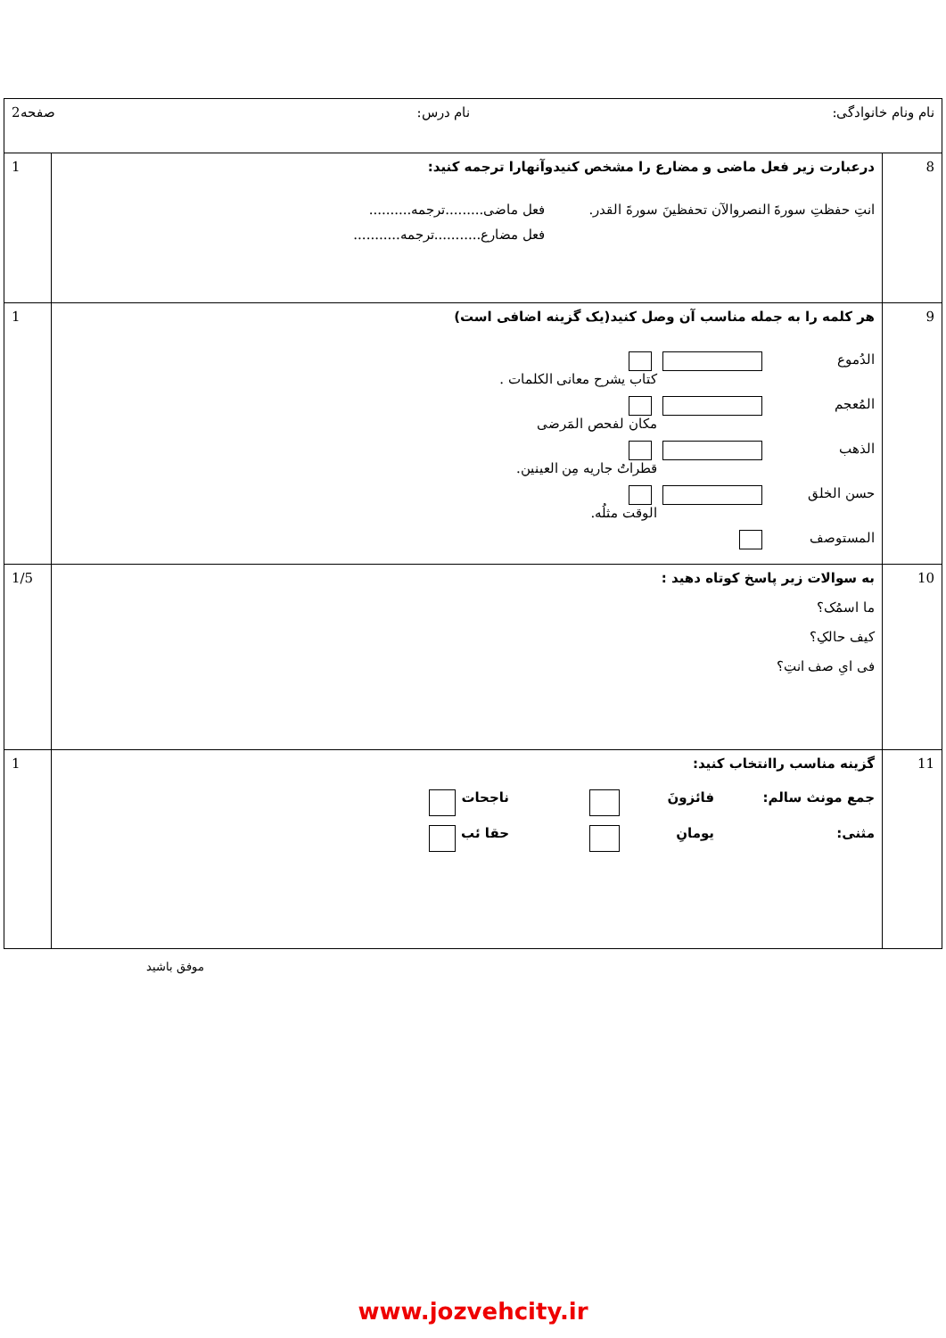| نام ونام خانوادگی: نام درس: صفحه2 | | |
| 8 | درعبارت زیر فعل ماضی و مضارع را مشخص کنیدوآنهارا ترجمه کنید: انتِ حفظتِ سورةَ النصروالآن تحفظینَ سورةَ القدر. فعل ماضی.........ترجمه.......... فعل مضارع...........ترجمه........... | 1 |
| 9 | هر کلمه را به جمله مناسب آن وصل کنید(یک گزینه اضافی است) الدُموع کتاب یشرح معانی الکلمات . المُعجم مکان لفحص المَرضی الذهب قطراتُ جاریه مِن العینین. حسن الخلق الوقت مثلُه. المستوصف | 1 |
| 10 | به سوالات زیر پاسخ کوتاه دهید : ما اسمُک؟ کیف حالکِ؟ فی ایِ صف انتِ؟ | 1/5 |
| 11 | گزینه مناسب راانتخاب کنید: جمع مونث سالم: فائزونَ ناجحات مثنی: یومانِ حقا ئب | 1 |
موفق باشید
www.jozvehcity.ir